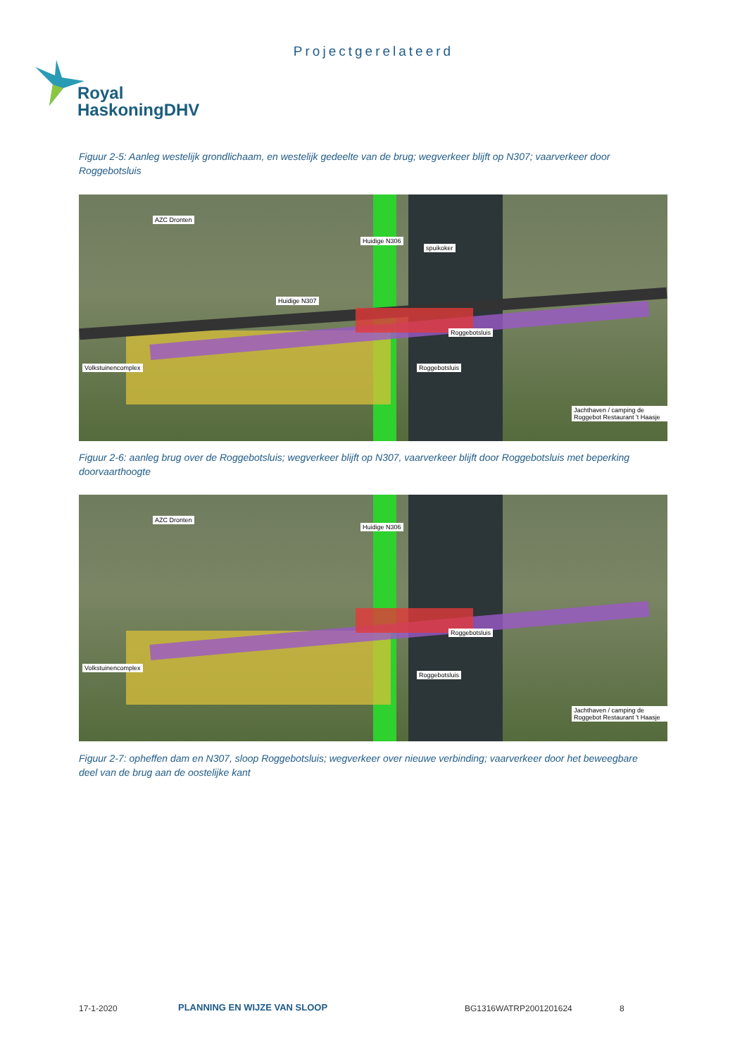Projectgerelateerd
Royal
HaskoningDHV
Figuur 2-5: Aanleg westelijk grondlichaam, en westelijk gedeelte van de brug; wegverkeer blijft op N307; vaarverkeer door Roggebotsluis
AZC Dronten
Huidige N306
spuikoker
Huidige N307
Volkstuinencomplex Roggebotsluis
Roggebotsluis
Jachthaven / camping de Roggebot Restaurant 't Haasje
Figuur 2-6: aanleg brug over de Roggebotsluis; wegverkeer blijft op N307, vaarverkeer blijft door Roggebotsluis met beperking doorvaarthoogte
AZC Dronten
Huidige N306
Volkstuinencomplex
Roggebotsluis
Roggebotsluis
Jachthaven / camping de Roggebot Restaurant 't Haasje
Figuur 2-7: opheffen dam en N307, sloop Roggebotsluis; wegverkeer over nieuwe verbinding; vaarverkeer door het beweegbare deel van de brug aan de oostelijke kant
17-1-2020 PLANNING EN WIJZE VAN SLOOP BG1316WATRP2001201624 8